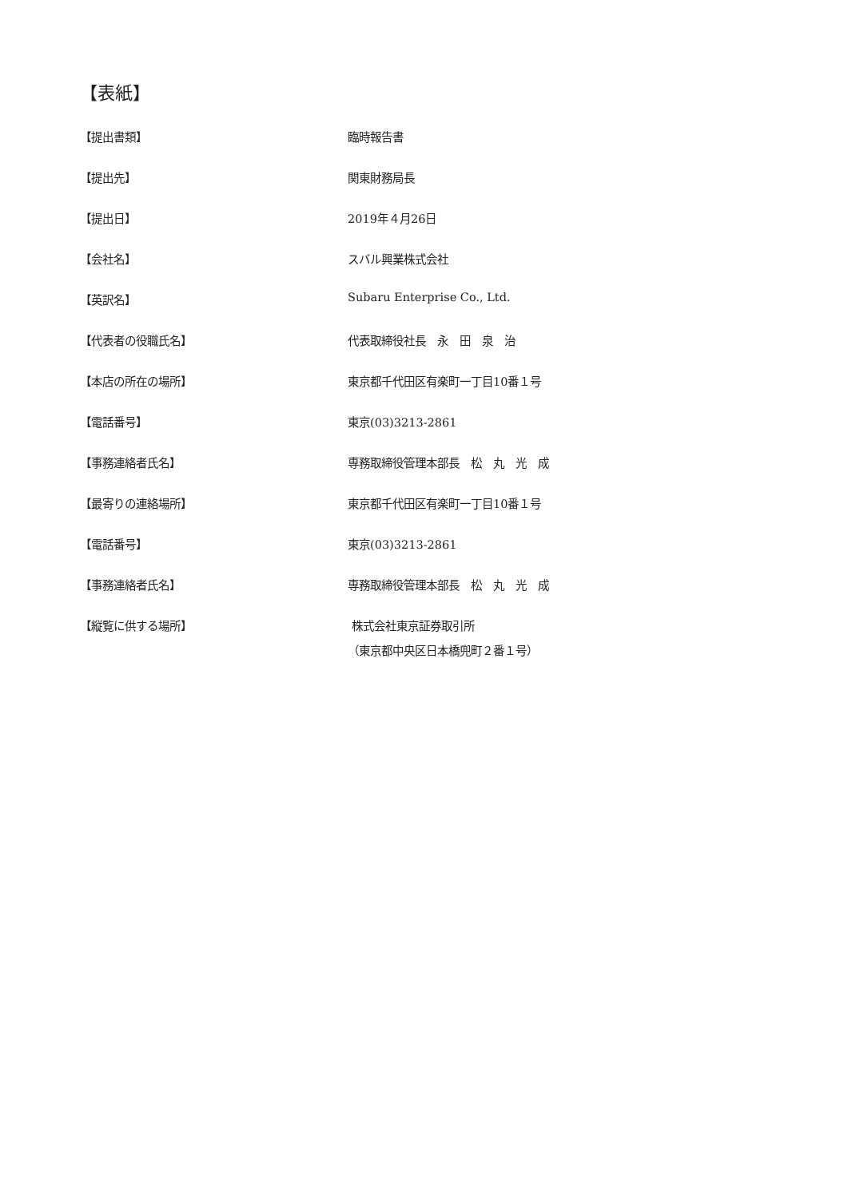【表紙】
| 【提出書類】 | 臨時報告書 |
| 【提出先】 | 関東財務局長 |
| 【提出日】 | 2019年４月26日 |
| 【会社名】 | スバル興業株式会社 |
| 【英訳名】 | Subaru Enterprise Co., Ltd. |
| 【代表者の役職氏名】 | 代表取締役社長 永 田 泉 治 |
| 【本店の所在の場所】 | 東京都千代田区有楽町一丁目10番１号 |
| 【電話番号】 | 東京(03)3213-2861 |
| 【事務連絡者氏名】 | 専務取締役管理本部長 松 丸 光 成 |
| 【最寄りの連絡場所】 | 東京都千代田区有楽町一丁目10番１号 |
| 【電話番号】 | 東京(03)3213-2861 |
| 【事務連絡者氏名】 | 専務取締役管理本部長 松 丸 光 成 |
| 【縦覧に供する場所】 | 株式会社東京証券取引所 （東京都中央区日本橋兜町２番１号） |